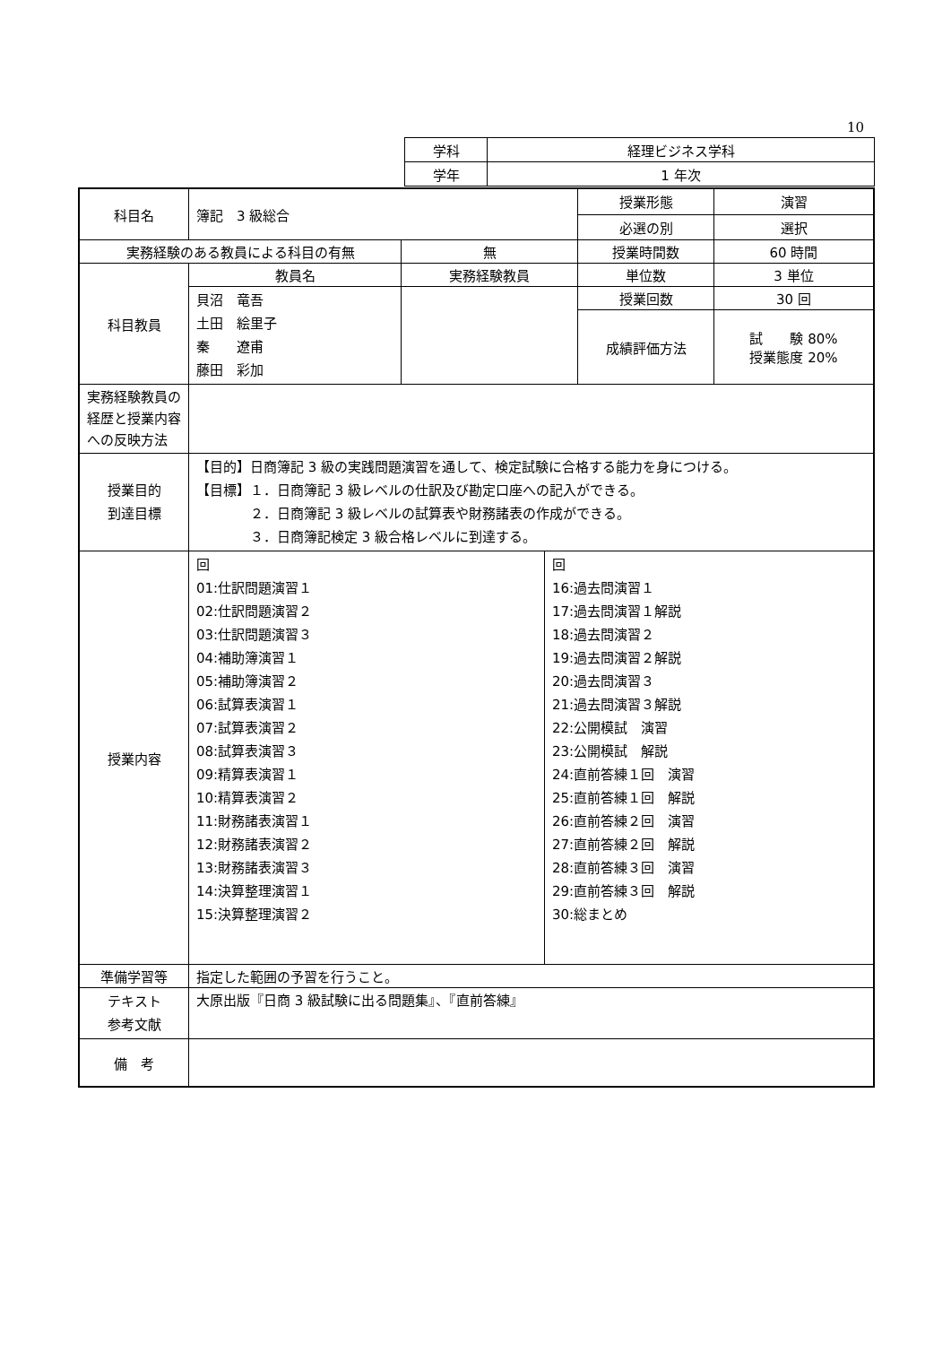10
| 学科 | 経理ビジネス学科 |
| 学年 | 1 年次 |
| 科目名 | 簿記 3 級総合 | | 授業形態 | 演習 |
| | | | 必選の別 | 選択 |
| 実務経験のある教員による科目の有無 | | 無 | 授業時間数 | 60 時間 |
| 科目教員 | 教員名 | 実務経験教員 | 単位数 | 3 単位 |
| | 貝沼 竜吾 土田 絵里子 秦 遼甫 藤田 彩加 | | 授業回数 | 30 回 |
| | | | 成績評価方法 | 試 験 80% 授業態度 20% |
| 実務経験教員の経歴と授業内容への反映方法 | | | | |
| 授業目的 到達目標 | 【目的】日商簿記 3 級の実践問題演習を通して、検定試験に合格する能力を身につける。 【目標】１．日商簿記 3 級レベルの仕訳及び勘定口座への記入ができる。 ２．日商簿記 3 級レベルの試算表や財務諸表の作成ができる。 ３．日商簿記検定 3 級合格レベルに到達する。 | | | |
| 授業内容 | / 回 01:仕訳問題演習１ 02:仕訳問題演習２ 03:仕訳問題演習３ 04:補助簿演習１ 05:補助簿演習２ 06:試算表演習１ 07:試算表演習２ 08:試算表演習３ 09:精算表演習１ 10:精算表演習２ 11:財務諸表演習１ 12:財務諸表演習２ 13:財務諸表演習３ 14:決算整理演習１ 15:決算整理演習２ / 回 16:過去問演習１ 17:過去問演習１解説 18:過去問演習２ 19:過去問演習２解説 20:過去問演習３ 21:過去問演習３解説 22:公開模試 演習 23:公開模試 解説 24:直前答練１回 演習 25:直前答練１回 解説 26:直前答練２回 演習 27:直前答練２回 解説 28:直前答練３回 演習 29:直前答練３回 解説 30:総まとめ / | | | |
| 準備学習等 | 指定した範囲の予習を行うこと。 | | | |
| テキスト 参考文献 | 大原出版『日商 3 級試験に出る問題集』、『直前答練』 | | | |
| 備 考 | | | | |